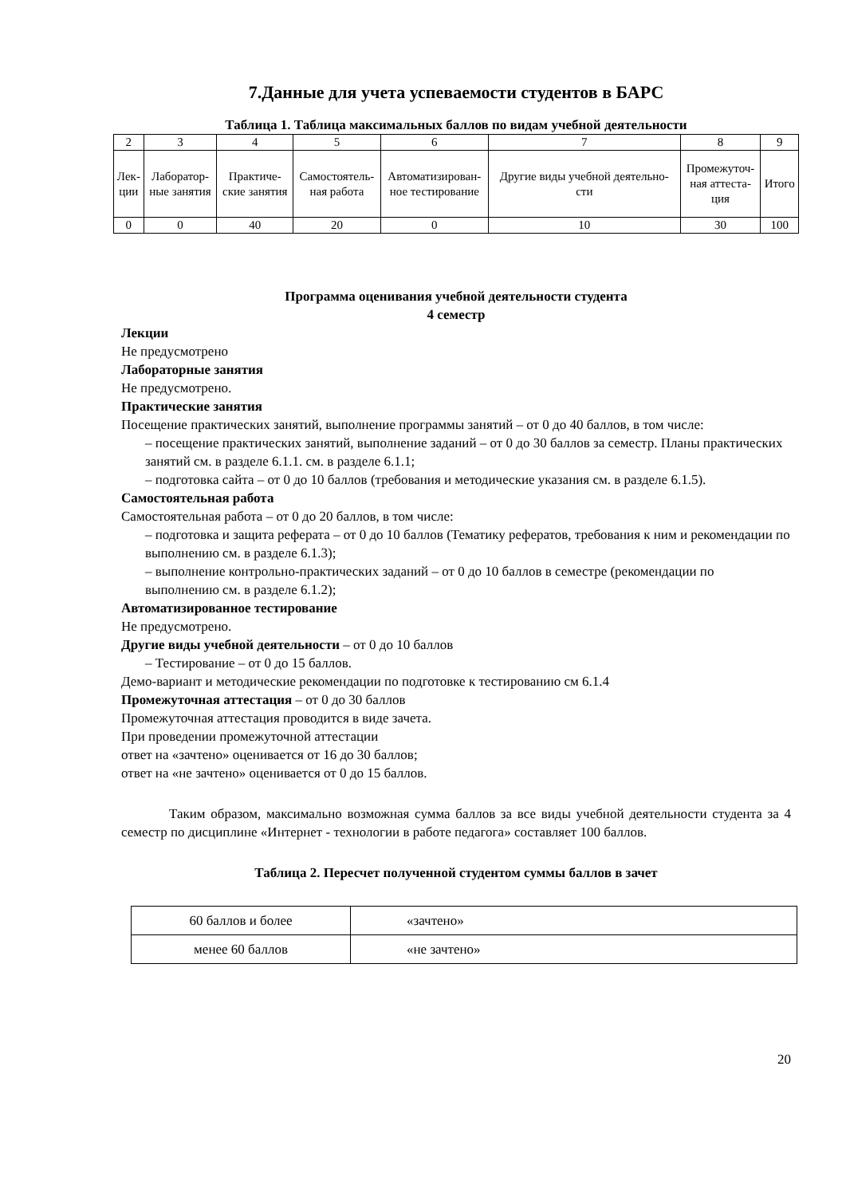7.Данные для учета успеваемости студентов в БАРС
Таблица 1. Таблица максимальных баллов по видам учебной деятельности
| 2 | 3 | 4 | 5 | 6 | 7 | 8 | 9 |
| Лек- ции | Лаборатор- ные занятия | Практиче- ские занятия | Самостоятель- ная работа | Автоматизирован- ное тестирование | Другие виды учебной деятельно- сти | Промежуточ- ная аттеста- ция | Итого |
| 0 | 0 | 40 | 20 | 0 | 10 | 30 | 100 |
Программа оценивания учебной деятельности студента
4 семестр
Лекции
Не предусмотрено
Лабораторные занятия
Не предусмотрено.
Практические занятия
Посещение практических занятий, выполнение программы занятий – от 0 до 40 баллов, в том числе:
– посещение практических занятий, выполнение заданий – от 0 до 30 баллов за семестр. Планы практических занятий см. в разделе 6.1.1. см. в разделе 6.1.1;
– подготовка сайта – от 0 до 10 баллов (требования и методические указания см. в разделе 6.1.5).
Самостоятельная работа
Самостоятельная работа – от 0 до 20 баллов, в том числе:
– подготовка и защита реферата – от 0 до 10 баллов (Тематику рефератов, требования к ним и рекомендации по выполнению см. в разделе 6.1.3);
– выполнение контрольно-практических заданий – от 0 до 10 баллов в семестре (рекомендации по выполнению см. в разделе 6.1.2);
Автоматизированное тестирование
Не предусмотрено.
Другие виды учебной деятельности – от 0 до 10 баллов
– Тестирование – от 0 до 15 баллов.
Демо-вариант и методические рекомендации по подготовке к тестированию см 6.1.4
Промежуточная аттестация – от 0 до 30 баллов
Промежуточная аттестация проводится в виде зачета.
При проведении промежуточной аттестации
ответ на «зачтено» оценивается от 16 до 30 баллов;
ответ на «не зачтено» оценивается от 0 до 15 баллов.
Таким образом, максимально возможная сумма баллов за все виды учебной деятельности студента за 4 семестр по дисциплине «Интернет - технологии в работе педагога» составляет 100 баллов.
Таблица 2. Пересчет полученной студентом суммы баллов в зачет
| 60 баллов и более | «зачтено» |
| менее 60 баллов | «не зачтено» |
20